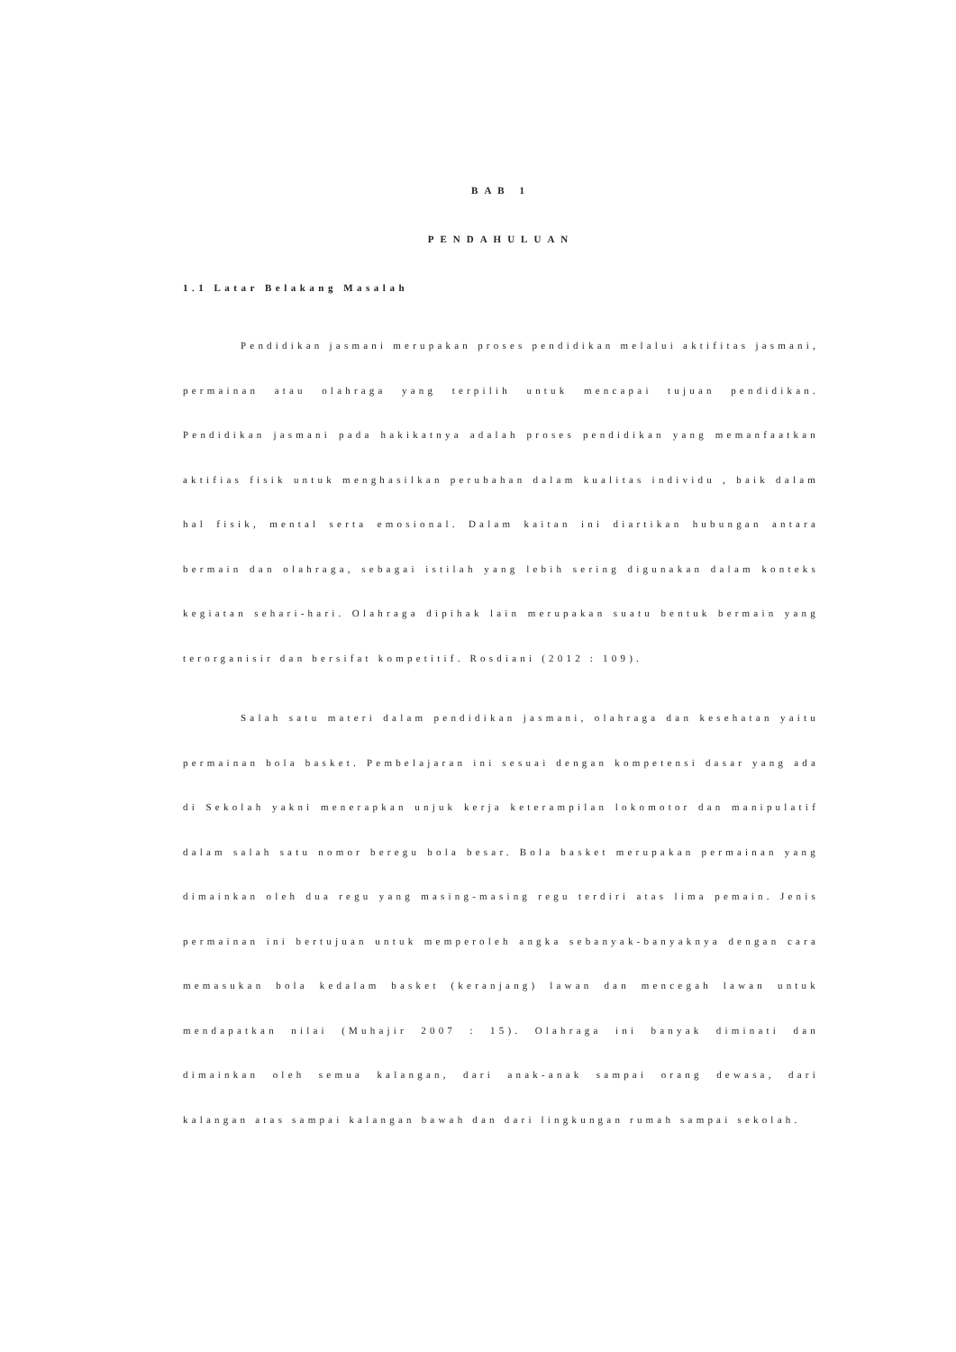BAB 1
PENDAHULUAN
1.1 Latar Belakang Masalah
Pendidikan jasmani merupakan proses pendidikan melalui aktifitas jasmani, permainan atau olahraga yang terpilih untuk mencapai tujuan pendidikan. Pendidikan jasmani pada hakikatnya adalah proses pendidikan yang memanfaatkan aktifias fisik untuk menghasilkan perubahan dalam kualitas individu , baik dalam hal fisik, mental serta emosional. Dalam kaitan ini diartikan hubungan antara bermain dan olahraga, sebagai istilah yang lebih sering digunakan dalam konteks kegiatan sehari-hari. Olahraga dipihak lain merupakan suatu bentuk bermain yang terorganisir dan bersifat kompetitif. Rosdiani (2012 : 109).
Salah satu materi dalam pendidikan jasmani, olahraga dan kesehatan yaitu permainan bola basket. Pembelajaran ini sesuai dengan kompetensi dasar yang ada di Sekolah yakni menerapkan unjuk kerja keterampilan lokomotor dan manipulatif dalam salah satu nomor beregu bola besar. Bola basket merupakan permainan yang dimainkan oleh dua regu yang masing-masing regu terdiri atas lima pemain. Jenis permainan ini bertujuan untuk memperoleh angka sebanyak-banyaknya dengan cara memasukan bola kedalam basket (keranjang) lawan dan mencegah lawan untuk mendapatkan nilai (Muhajir 2007 : 15). Olahraga ini banyak diminati dan dimainkan oleh semua kalangan, dari anak-anak sampai orang dewasa, dari kalangan atas sampai kalangan bawah dan dari lingkungan rumah sampai sekolah.